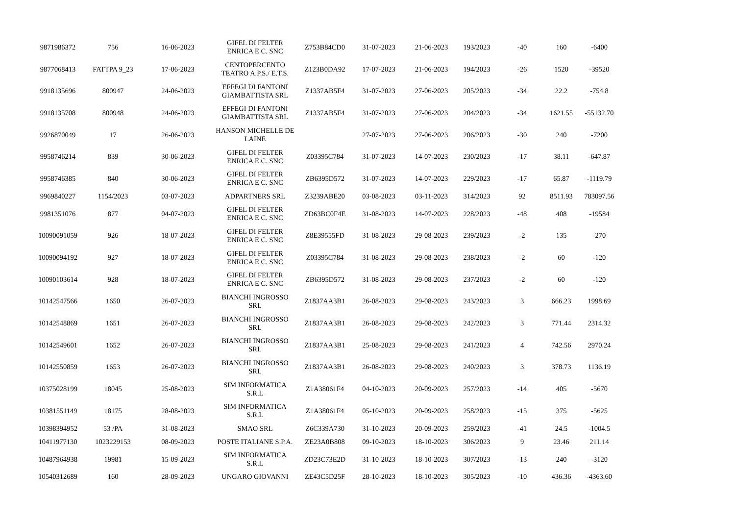| 9871986372 | 756 | 16-06-2023 | GIFEL DI FELTER ENRICA E C. SNC | Z753B84CD0 | 31-07-2023 | 21-06-2023 | 193/2023 | -40 | 160 | -6400 |
| 9877068413 | FATTPA 9_23 | 17-06-2023 | CENTOPERCENTO TEATRO A.P.S./ E.T.S. | Z123B0DA92 | 17-07-2023 | 21-06-2023 | 194/2023 | -26 | 1520 | -39520 |
| 9918135696 | 800947 | 24-06-2023 | EFFEGI DI FANTONI GIAMBATTISTA SRL | Z1337AB5F4 | 31-07-2023 | 27-06-2023 | 205/2023 | -34 | 22.2 | -754.8 |
| 9918135708 | 800948 | 24-06-2023 | EFFEGI DI FANTONI GIAMBATTISTA SRL | Z1337AB5F4 | 31-07-2023 | 27-06-2023 | 204/2023 | -34 | 1621.55 | -55132.70 |
| 9926870049 | 17 | 26-06-2023 | HANSON MICHELLE DE LAINE | | 27-07-2023 | 27-06-2023 | 206/2023 | -30 | 240 | -7200 |
| 9958746214 | 839 | 30-06-2023 | GIFEL DI FELTER ENRICA E C. SNC | Z03395C784 | 31-07-2023 | 14-07-2023 | 230/2023 | -17 | 38.11 | -647.87 |
| 9958746385 | 840 | 30-06-2023 | GIFEL DI FELTER ENRICA E C. SNC | ZB6395D572 | 31-07-2023 | 14-07-2023 | 229/2023 | -17 | 65.87 | -1119.79 |
| 9969840227 | 1154/2023 | 03-07-2023 | ADPARTNERS SRL | Z3239ABE20 | 03-08-2023 | 03-11-2023 | 314/2023 | 92 | 8511.93 | 783097.56 |
| 9981351076 | 877 | 04-07-2023 | GIFEL DI FELTER ENRICA E C. SNC | ZD63BC0F4E | 31-08-2023 | 14-07-2023 | 228/2023 | -48 | 408 | -19584 |
| 10090091059 | 926 | 18-07-2023 | GIFEL DI FELTER ENRICA E C. SNC | Z8E39555FD | 31-08-2023 | 29-08-2023 | 239/2023 | -2 | 135 | -270 |
| 10090094192 | 927 | 18-07-2023 | GIFEL DI FELTER ENRICA E C. SNC | Z03395C784 | 31-08-2023 | 29-08-2023 | 238/2023 | -2 | 60 | -120 |
| 10090103614 | 928 | 18-07-2023 | GIFEL DI FELTER ENRICA E C. SNC | ZB6395D572 | 31-08-2023 | 29-08-2023 | 237/2023 | -2 | 60 | -120 |
| 10142547566 | 1650 | 26-07-2023 | BIANCHI INGROSSO SRL | Z1837AA3B1 | 26-08-2023 | 29-08-2023 | 243/2023 | 3 | 666.23 | 1998.69 |
| 10142548869 | 1651 | 26-07-2023 | BIANCHI INGROSSO SRL | Z1837AA3B1 | 26-08-2023 | 29-08-2023 | 242/2023 | 3 | 771.44 | 2314.32 |
| 10142549601 | 1652 | 26-07-2023 | BIANCHI INGROSSO SRL | Z1837AA3B1 | 25-08-2023 | 29-08-2023 | 241/2023 | 4 | 742.56 | 2970.24 |
| 10142550859 | 1653 | 26-07-2023 | BIANCHI INGROSSO SRL | Z1837AA3B1 | 26-08-2023 | 29-08-2023 | 240/2023 | 3 | 378.73 | 1136.19 |
| 10375028199 | 18045 | 25-08-2023 | SIM INFORMATICA S.R.L | Z1A38061F4 | 04-10-2023 | 20-09-2023 | 257/2023 | -14 | 405 | -5670 |
| 10381551149 | 18175 | 28-08-2023 | SIM INFORMATICA S.R.L | Z1A38061F4 | 05-10-2023 | 20-09-2023 | 258/2023 | -15 | 375 | -5625 |
| 10398394952 | 53 /PA | 31-08-2023 | SMAO SRL | Z6C339A730 | 31-10-2023 | 20-09-2023 | 259/2023 | -41 | 24.5 | -1004.5 |
| 10411977130 | 1023229153 | 08-09-2023 | POSTE ITALIANE S.P.A. | ZE23A0B808 | 09-10-2023 | 18-10-2023 | 306/2023 | 9 | 23.46 | 211.14 |
| 10487964938 | 19981 | 15-09-2023 | SIM INFORMATICA S.R.L | ZD23C73E2D | 31-10-2023 | 18-10-2023 | 307/2023 | -13 | 240 | -3120 |
| 10540312689 | 160 | 28-09-2023 | UNGARO GIOVANNI | ZE43C5D25F | 28-10-2023 | 18-10-2023 | 305/2023 | -10 | 436.36 | -4363.60 |